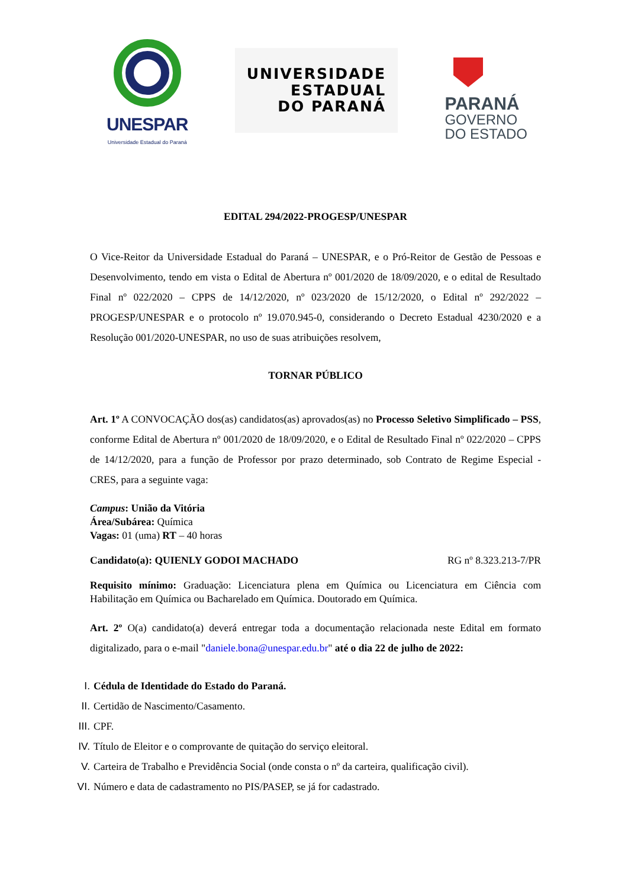UNESPAR
Universidade Estadual do Paraná
UNIVERSIDADE
ESTADUAL
DO PARANÁ
PARANÁ
GOVERNO
DO ESTADO
EDITAL 294/2022-PROGESP/UNESPAR
O Vice-Reitor da Universidade Estadual do Paraná – UNESPAR, e o Pró-Reitor de Gestão de Pessoas e Desenvolvimento, tendo em vista o Edital de Abertura nº 001/2020 de 18/09/2020, e o edital de Resultado Final nº 022/2020 – CPPS de 14/12/2020, nº 023/2020 de 15/12/2020, o Edital nº 292/2022 – PROGESP/UNESPAR e o protocolo nº 19.070.945-0, considerando o Decreto Estadual 4230/2020 e a Resolução 001/2020-UNESPAR, no uso de suas atribuições resolvem,
TORNAR PÚBLICO
Art. 1º A CONVOCAÇÃO dos(as) candidatos(as) aprovados(as) no Processo Seletivo Simplificado – PSS, conforme Edital de Abertura nº 001/2020 de 18/09/2020, e o Edital de Resultado Final nº 022/2020 – CPPS de 14/12/2020, para a função de Professor por prazo determinado, sob Contrato de Regime Especial - CRES, para a seguinte vaga:
Campus: União da Vitória
Área/Subárea: Química
Vagas: 01 (uma) RT – 40 horas
Candidato(a): QUIENLY GODOI MACHADO RG nº 8.323.213-7/PR
Requisito mínimo: Graduação: Licenciatura plena em Química ou Licenciatura em Ciência com Habilitação em Química ou Bacharelado em Química. Doutorado em Química.
Art. 2º O(a) candidato(a) deverá entregar toda a documentação relacionada neste Edital em formato digitalizado, para o e-mail "daniele.bona@unespar.edu.br" até o dia 22 de julho de 2022:
I. Cédula de Identidade do Estado do Paraná.
II. Certidão de Nascimento/Casamento.
III. CPF.
IV. Título de Eleitor e o comprovante de quitação do serviço eleitoral.
V. Carteira de Trabalho e Previdência Social (onde consta o nº da carteira, qualificação civil).
VI. Número e data de cadastramento no PIS/PASEP, se já for cadastrado.